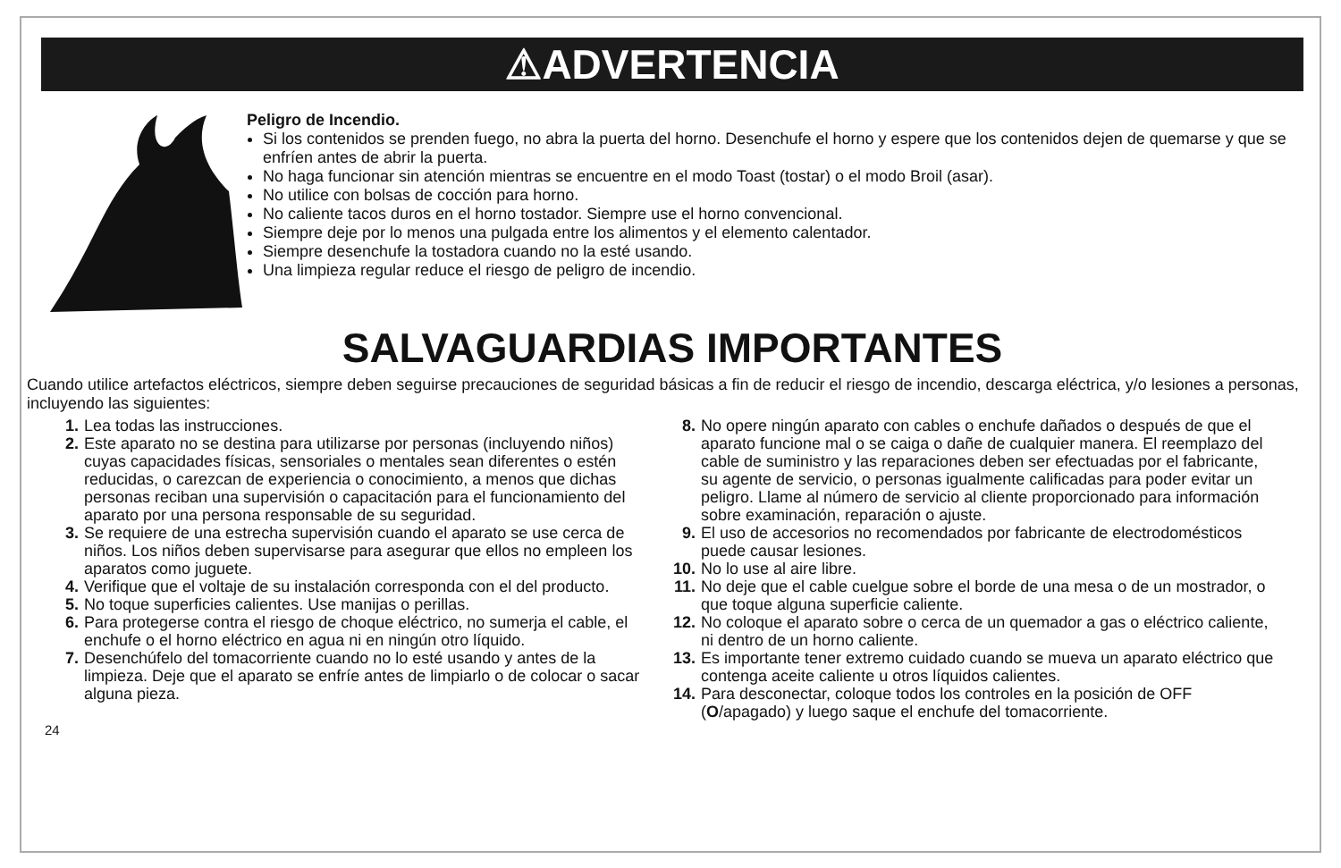⚠ADVERTENCIA
Peligro de Incendio.
Si los contenidos se prenden fuego, no abra la puerta del horno. Desenchufe el horno y espere que los contenidos dejen de quemarse y que se enfríen antes de abrir la puerta.
No haga funcionar sin atención mientras se encuentre en el modo Toast (tostar) o el modo Broil (asar).
No utilice con bolsas de cocción para horno.
No caliente tacos duros en el horno tostador. Siempre use el horno convencional.
Siempre deje por lo menos una pulgada entre los alimentos y el elemento calentador.
Siempre desenchufe la tostadora cuando no la esté usando.
Una limpieza regular reduce el riesgo de peligro de incendio.
SALVAGUARDIAS IMPORTANTES
Cuando utilice artefactos eléctricos, siempre deben seguirse precauciones de seguridad básicas a fin de reducir el riesgo de incendio, descarga eléctrica, y/o lesiones a personas, incluyendo las siguientes:
1. Lea todas las instrucciones.
2. Este aparato no se destina para utilizarse por personas (incluyendo niños) cuyas capacidades físicas, sensoriales o mentales sean diferentes o estén reducidas, o carezcan de experiencia o conocimiento, a menos que dichas personas reciban una supervisión o capacitación para el funcionamiento del aparato por una persona responsable de su seguridad.
3. Se requiere de una estrecha supervisión cuando el aparato se use cerca de niños. Los niños deben supervisarse para asegurar que ellos no empleen los aparatos como juguete.
4. Verifique que el voltaje de su instalación corresponda con el del producto.
5. No toque superficies calientes. Use manijas o perillas.
6. Para protegerse contra el riesgo de choque eléctrico, no sumerja el cable, el enchufe o el horno eléctrico en agua ni en ningún otro líquido.
7. Desenchúfelo del tomacorriente cuando no lo esté usando y antes de la limpieza. Deje que el aparato se enfríe antes de limpiarlo o de colocar o sacar alguna pieza.
8. No opere ningún aparato con cables o enchufe dañados o después de que el aparato funcione mal o se caiga o dañe de cualquier manera. El reemplazo del cable de suministro y las reparaciones deben ser efectuadas por el fabricante, su agente de servicio, o personas igualmente calificadas para poder evitar un peligro. Llame al número de servicio al cliente proporcionado para información sobre examinación, reparación o ajuste.
9. El uso de accesorios no recomendados por fabricante de electrodomésticos puede causar lesiones.
10. No lo use al aire libre.
11. No deje que el cable cuelgue sobre el borde de una mesa o de un mostrador, o que toque alguna superficie caliente.
12. No coloque el aparato sobre o cerca de un quemador a gas o eléctrico caliente, ni dentro de un horno caliente.
13. Es importante tener extremo cuidado cuando se mueva un aparato eléctrico que contenga aceite caliente u otros líquidos calientes.
14. Para desconectar, coloque todos los controles en la posición de OFF (O/apagado) y luego saque el enchufe del tomacorriente.
24